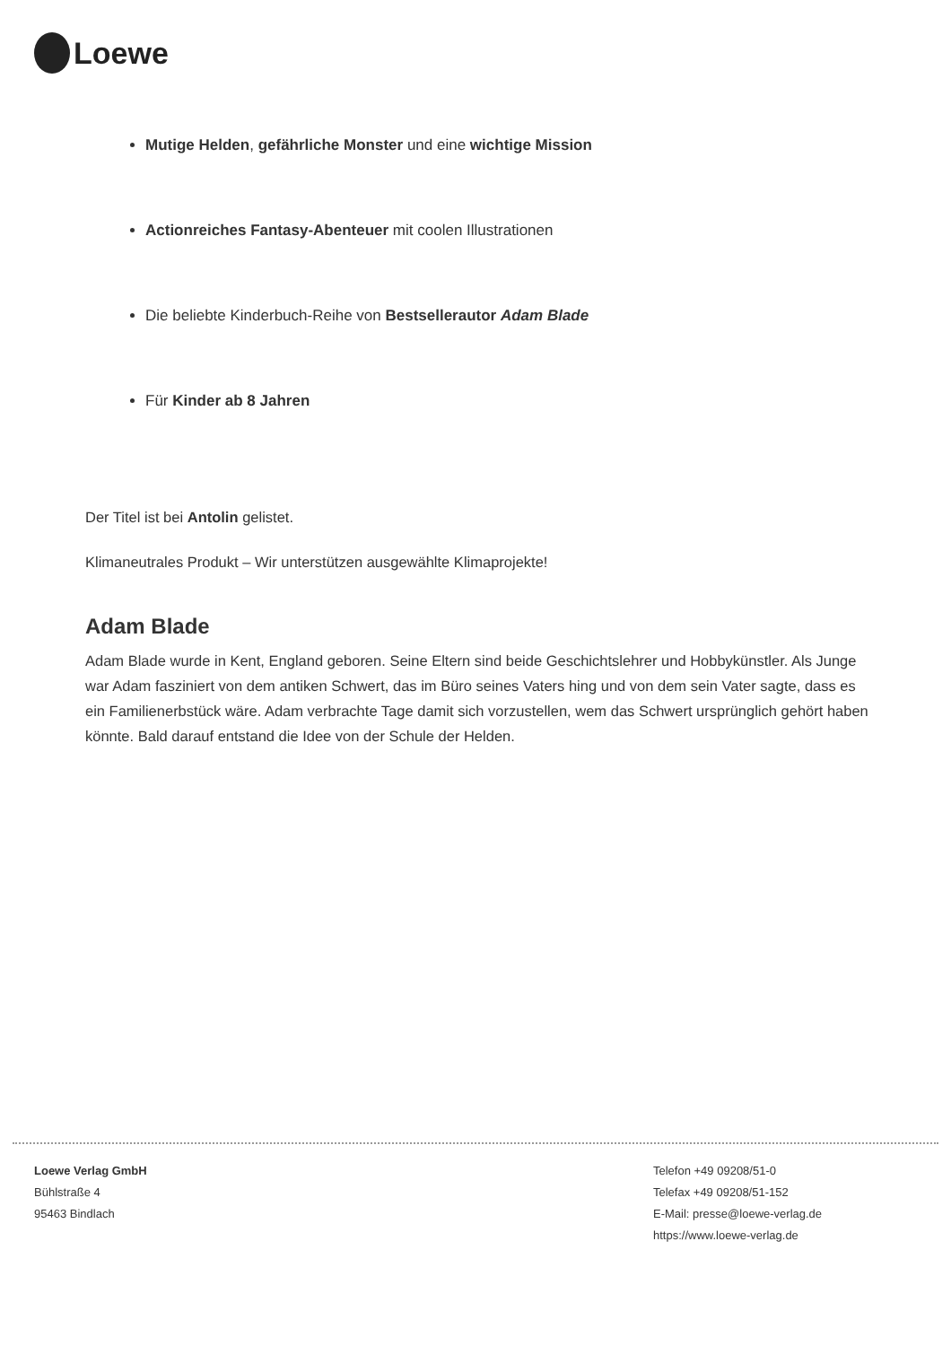Loewe
Mutige Helden, gefährliche Monster und eine wichtige Mission
Actionreiches Fantasy-Abenteuer mit coolen Illustrationen
Die beliebte Kinderbuch-Reihe von Bestsellerautor Adam Blade
Für Kinder ab 8 Jahren
Der Titel ist bei Antolin gelistet.
Klimaneutrales Produkt – Wir unterstützen ausgewählte Klimaprojekte!
Adam Blade
Adam Blade wurde in Kent, England geboren. Seine Eltern sind beide Geschichtslehrer und Hobbykünstler. Als Junge war Adam fasziniert von dem antiken Schwert, das im Büro seines Vaters hing und von dem sein Vater sagte, dass es ein Familienerbstück wäre. Adam verbrachte Tage damit sich vorzustellen, wem das Schwert ursprünglich gehört haben könnte. Bald darauf entstand die Idee von der Schule der Helden.
Loewe Verlag GmbH
Bühlstraße 4
95463 Bindlach
Telefon +49 09208/51-0
Telefax +49 09208/51-152
E-Mail: presse@loewe-verlag.de
https://www.loewe-verlag.de